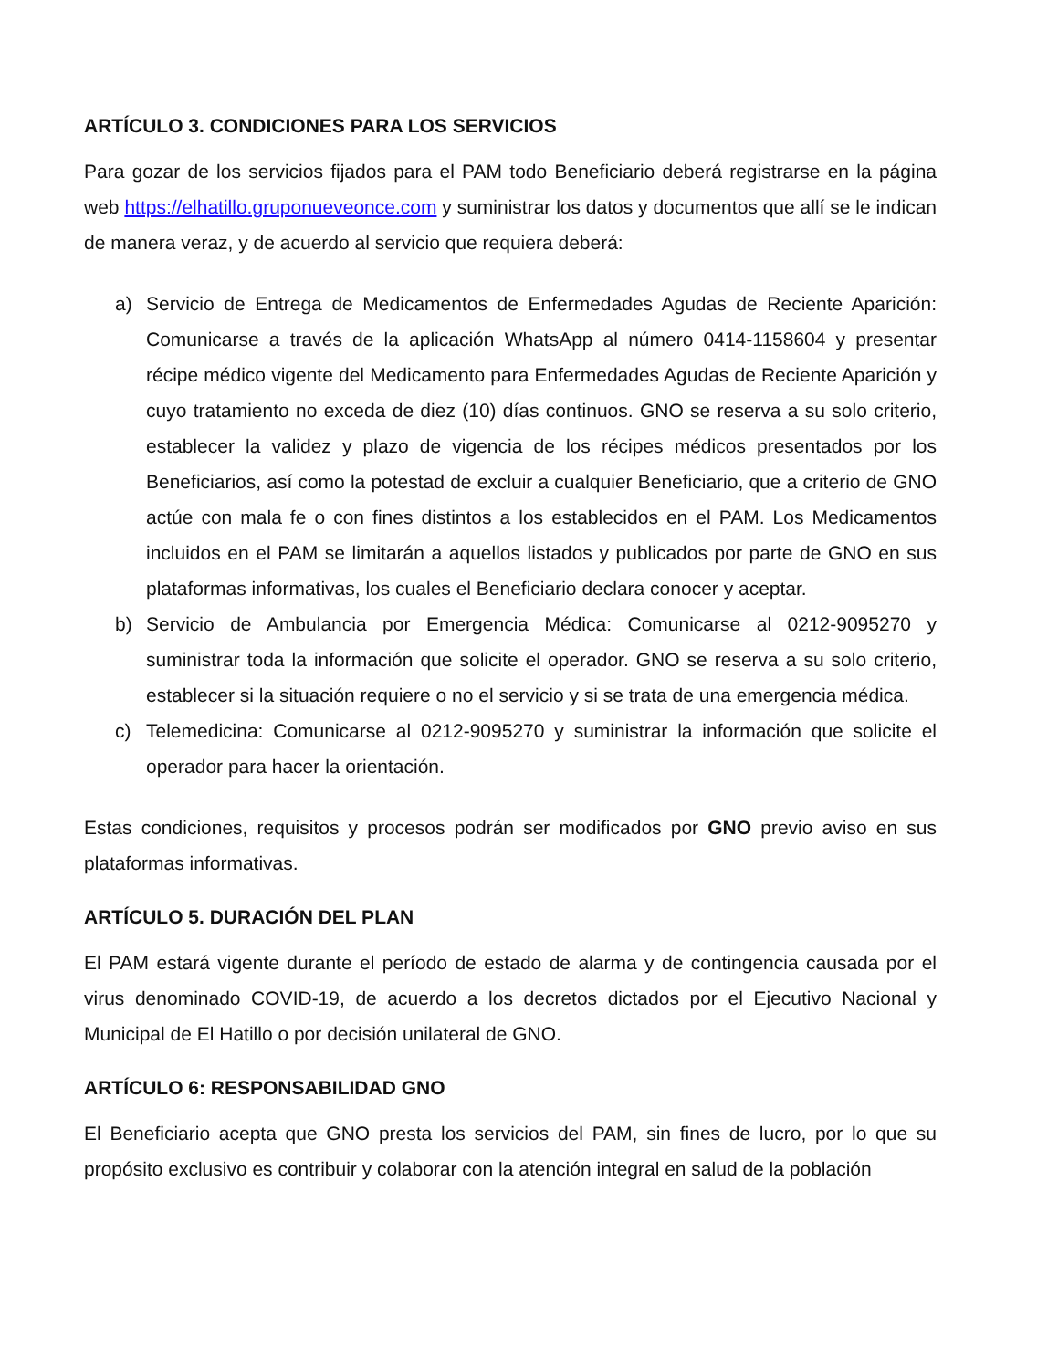ARTÍCULO 3. CONDICIONES PARA LOS SERVICIOS
Para gozar de los servicios fijados para el PAM todo Beneficiario deberá registrarse en la página web https://elhatillo.gruponueveonce.com y suministrar los datos y documentos que allí se le indican de manera veraz, y de acuerdo al servicio que requiera deberá:
a) Servicio de Entrega de Medicamentos de Enfermedades Agudas de Reciente Aparición: Comunicarse a través de la aplicación WhatsApp al número 0414-1158604 y presentar récipe médico vigente del Medicamento para Enfermedades Agudas de Reciente Aparición y cuyo tratamiento no exceda de diez (10) días continuos. GNO se reserva a su solo criterio, establecer la validez y plazo de vigencia de los récipes médicos presentados por los Beneficiarios, así como la potestad de excluir a cualquier Beneficiario, que a criterio de GNO actúe con mala fe o con fines distintos a los establecidos en el PAM. Los Medicamentos incluidos en el PAM se limitarán a aquellos listados y publicados por parte de GNO en sus plataformas informativas, los cuales el Beneficiario declara conocer y aceptar.
b) Servicio de Ambulancia por Emergencia Médica: Comunicarse al 0212-9095270 y suministrar toda la información que solicite el operador. GNO se reserva a su solo criterio, establecer si la situación requiere o no el servicio y si se trata de una emergencia médica.
c) Telemedicina: Comunicarse al 0212-9095270 y suministrar la información que solicite el operador para hacer la orientación.
Estas condiciones, requisitos y procesos podrán ser modificados por GNO previo aviso en sus plataformas informativas.
ARTÍCULO 5. DURACIÓN DEL PLAN
El PAM estará vigente durante el período de estado de alarma y de contingencia causada por el virus denominado COVID-19, de acuerdo a los decretos dictados por el Ejecutivo Nacional y Municipal de El Hatillo o por decisión unilateral de GNO.
ARTÍCULO 6: RESPONSABILIDAD GNO
El Beneficiario acepta que GNO presta los servicios del PAM, sin fines de lucro, por lo que su propósito exclusivo es contribuir y colaborar con la atención integral en salud de la población